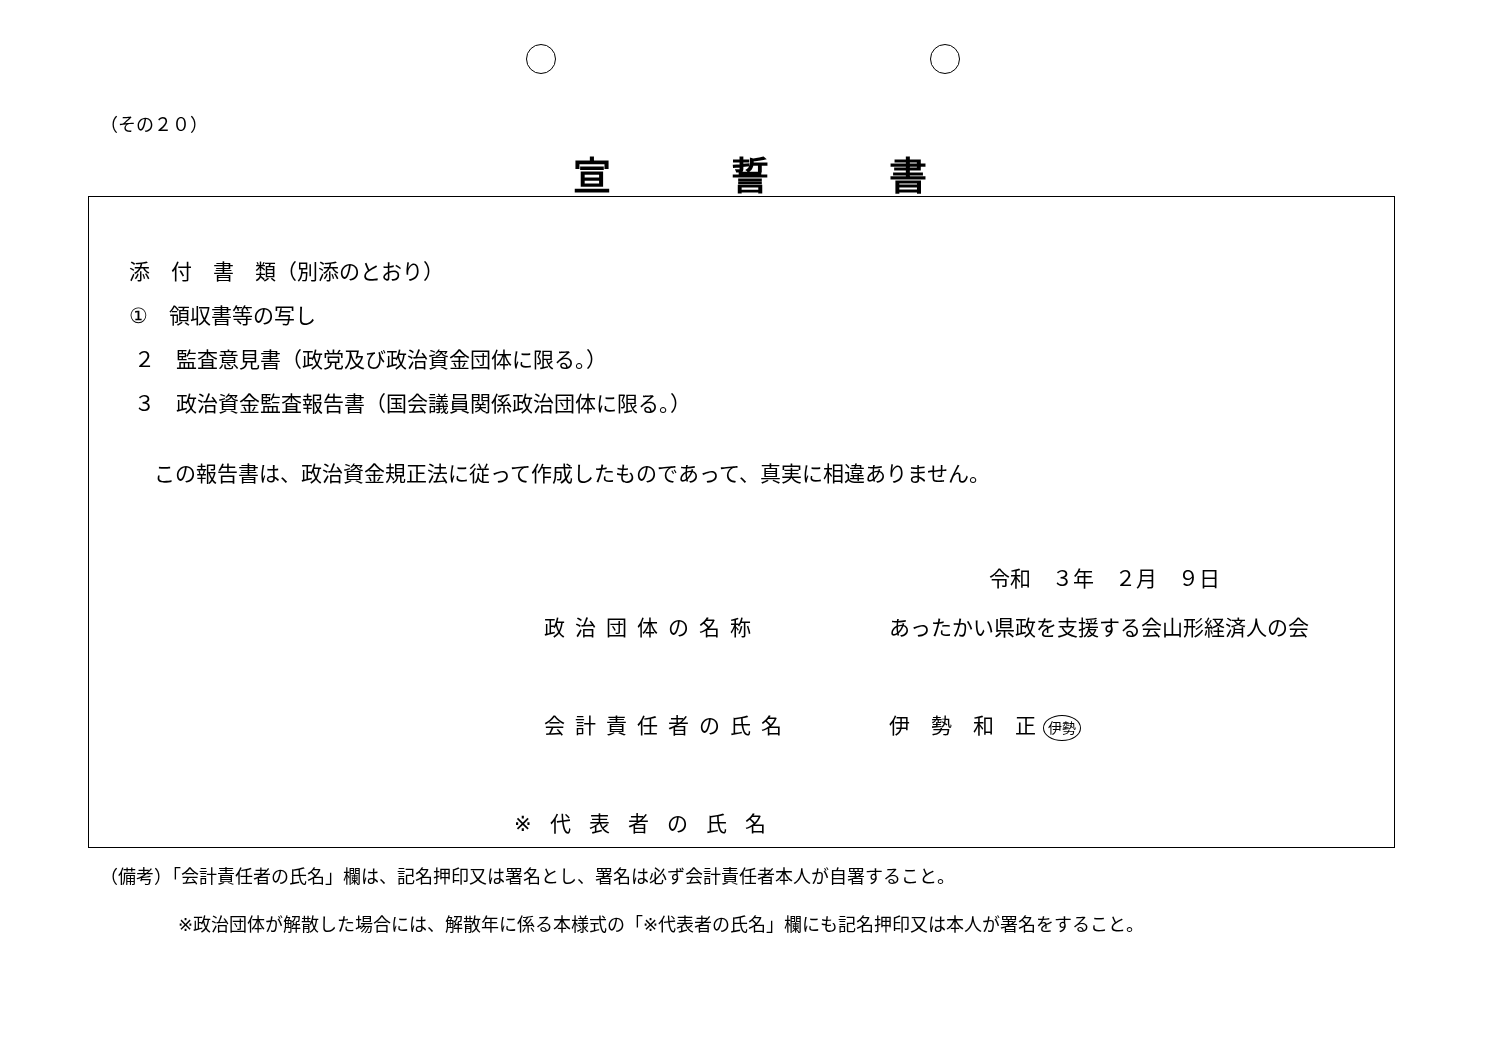（その２０）
宣誓書
添　付　書　類（別添のとおり）
①　領収書等の写し
２　監査意見書（政党及び政治資金団体に限る。）
３　政治資金監査報告書（国会議員関係政治団体に限る。）
この報告書は、政治資金規正法に従って作成したものであって、真実に相違ありません。
令和　３年　２月　９日
政治団体の名称 あったかい県政を支援する会山形経済人の会
会計責任者の氏名 伊　勢　和　正 伊勢
※代表者の氏名
（備考）「会計責任者の氏名」欄は、記名押印又は署名とし、署名は必ず会計責任者本人が自署すること。
※政治団体が解散した場合には、解散年に係る本様式の「※代表者の氏名」欄にも記名押印又は本人が署名をすること。